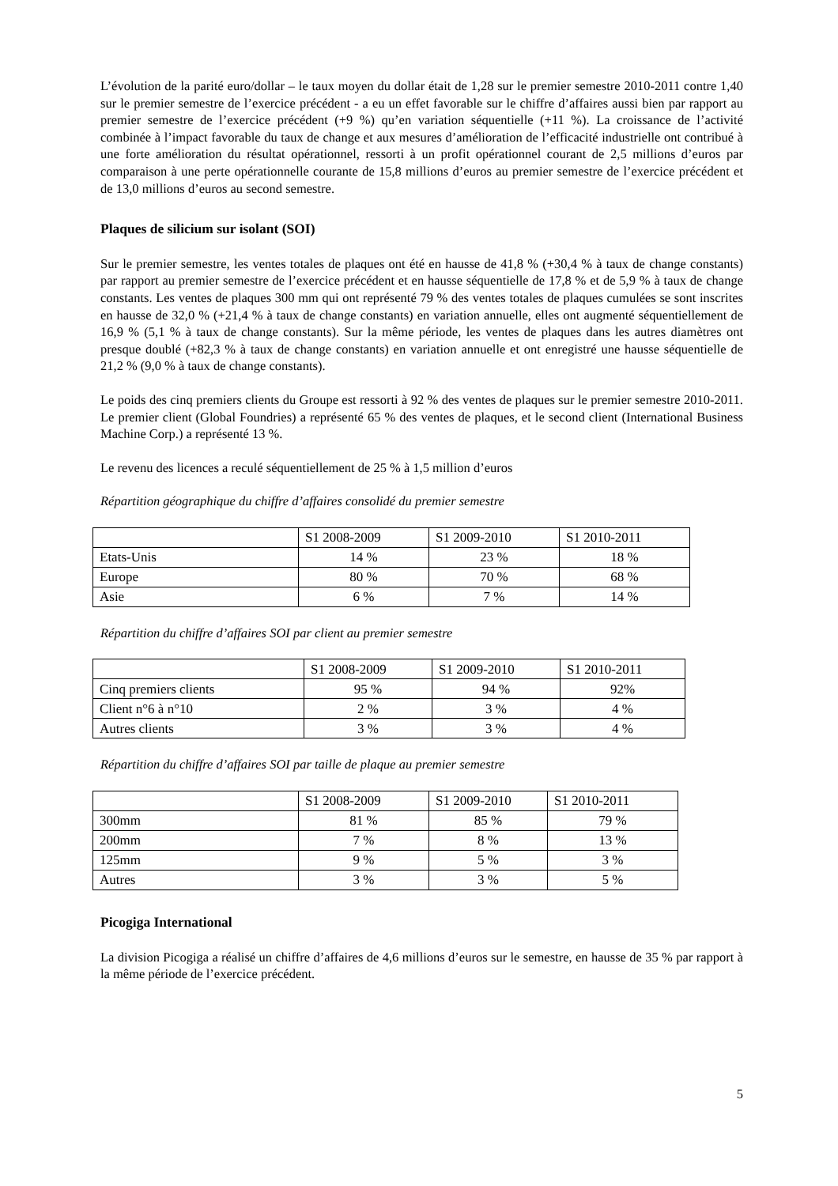L’évolution de la parité euro/dollar – le taux moyen du dollar était de 1,28 sur le premier semestre 2010-2011 contre 1,40 sur le premier semestre de l’exercice précédent - a eu un effet favorable sur le chiffre d’affaires aussi bien par rapport au premier semestre de l’exercice précédent (+9 %) qu’en variation séquentielle (+11 %). La croissance de l’activité combinée à l’impact favorable du taux de change et aux mesures d’amélioration de l’efficacité industrielle ont contribué à une forte amélioration du résultat opérationnel, ressorti à un profit opérationnel courant de 2,5 millions d’euros par comparaison à une perte opérationnelle courante de 15,8 millions d’euros au premier semestre de l’exercice précédent et de 13,0 millions d’euros au second semestre.
Plaques de silicium sur isolant (SOI)
Sur le premier semestre, les ventes totales de plaques ont été en hausse de 41,8 % (+30,4 % à taux de change constants) par rapport au premier semestre de l’exercice précédent et en hausse séquentielle de 17,8 % et de 5,9 % à taux de change constants. Les ventes de plaques 300 mm qui ont représenté 79 % des ventes totales de plaques cumulées se sont inscrites en hausse de 32,0 % (+21,4 % à taux de change constants) en variation annuelle, elles ont augmenté séquentiellement de 16,9 % (5,1 % à taux de change constants). Sur la même période, les ventes de plaques dans les autres diamètres ont presque doublé (+82,3 % à taux de change constants) en variation annuelle et ont enregistré une hausse séquentielle de 21,2 % (9,0 % à taux de change constants).
Le poids des cinq premiers clients du Groupe est ressorti à 92 % des ventes de plaques sur le premier semestre 2010-2011. Le premier client (Global Foundries) a représenté 65 % des ventes de plaques, et le second client (International Business Machine Corp.) a représenté 13 %.
Le revenu des licences a reculé séquentiellement de 25 % à 1,5 million d’euros
Répartition géographique du chiffre d’affaires consolidé du premier semestre
| | S1 2008-2009 | S1 2009-2010 | S1 2010-2011 |
| Etats-Unis | 14 % | 23 % | 18 % |
| Europe | 80 % | 70 % | 68 % |
| Asie | 6 % | 7 % | 14 % |
Répartition du chiffre d’affaires SOI par client au premier semestre
| | S1 2008-2009 | S1 2009-2010 | S1 2010-2011 |
| Cinq premiers clients | 95 % | 94 % | 92% |
| Client n°6 à n°10 | 2 % | 3 % | 4 % |
| Autres clients | 3 % | 3 % | 4 % |
Répartition du chiffre d’affaires SOI par taille de plaque au premier semestre
| | S1 2008-2009 | S1 2009-2010 | S1 2010-2011 |
| 300mm | 81 % | 85 % | 79 % |
| 200mm | 7 % | 8 % | 13 % |
| 125mm | 9 % | 5 % | 3 % |
| Autres | 3 % | 3 % | 5 % |
Picogiga International
La division Picogiga a réalisé un chiffre d’affaires de 4,6 millions d’euros sur le semestre, en hausse de 35 % par rapport à la même période de l’exercice précédent.
5